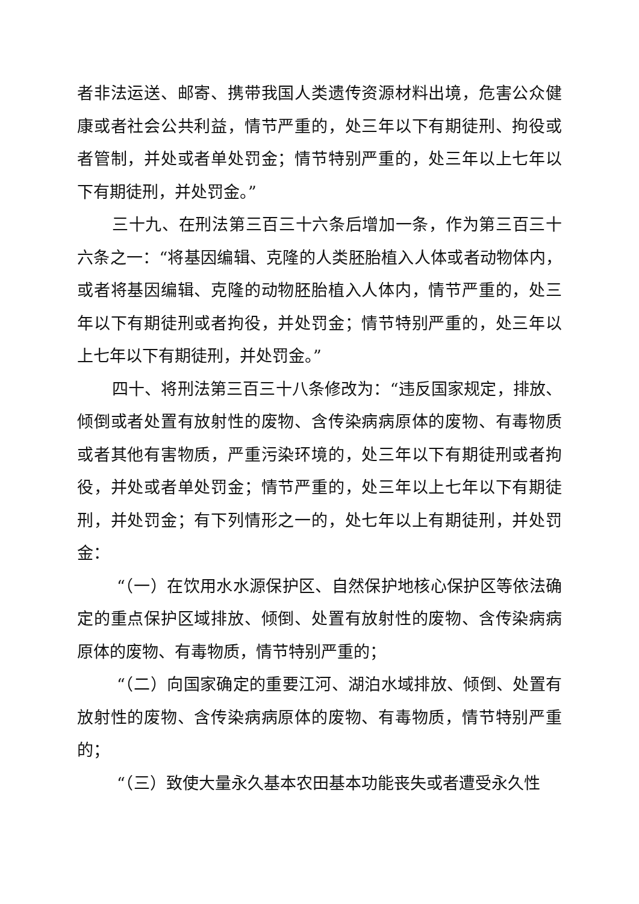者非法运送、邮寄、携带我国人类遗传资源材料出境，危害公众健康或者社会公共利益，情节严重的，处三年以下有期徒刑、拘役或者管制，并处或者单处罚金；情节特别严重的，处三年以上七年以下有期徒刑，并处罚金。”
三十九、在刑法第三百三十六条后增加一条，作为第三百三十六条之一：“将基因编辑、克隆的人类胚胎植入人体或者动物体内，或者将基因编辑、克隆的动物胚胎植入人体内，情节严重的，处三年以下有期徒刑或者拘役，并处罚金；情节特别严重的，处三年以上七年以下有期徒刑，并处罚金。”
四十、将刑法第三百三十八条修改为：“违反国家规定，排放、倾倒或者处置有放射性的废物、含传染病病原体的废物、有毒物质或者其他有害物质，严重污染环境的，处三年以下有期徒刑或者拘役，并处或者单处罚金；情节严重的，处三年以上七年以下有期徒刑，并处罚金；有下列情形之一的，处七年以上有期徒刑，并处罚金：
“（一）在饮用水水源保护区、自然保护地核心保护区等依法确定的重点保护区域排放、倾倒、处置有放射性的废物、含传染病病原体的废物、有毒物质，情节特别严重的；
“（二）向国家确定的重要江河、湖泊水域排放、倾倒、处置有放射性的废物、含传染病病原体的废物、有毒物质，情节特别严重的；
“（三）致使大量永久基本农田基本功能丧失或者遭受永久性